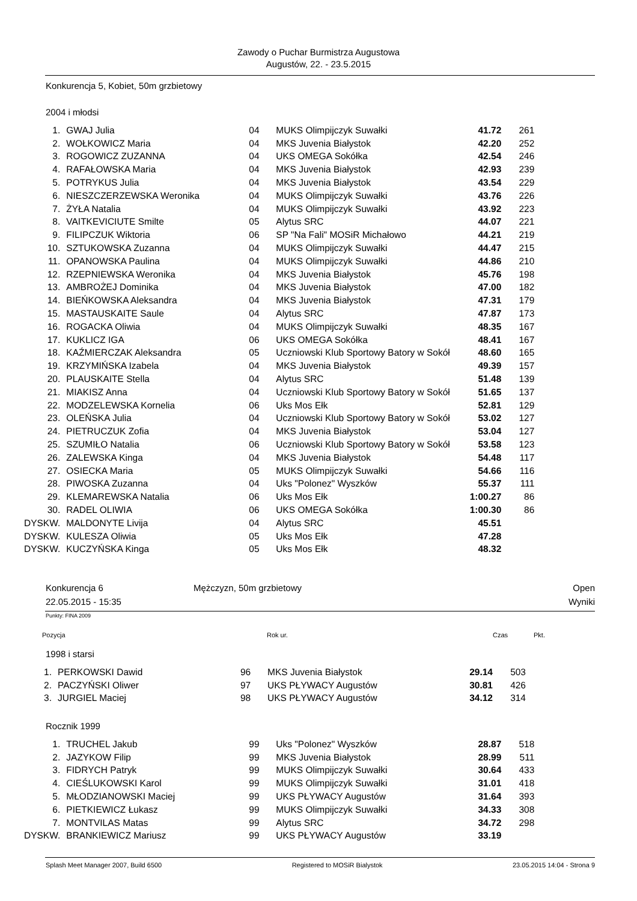Zawody o Puchar Burmistrza Augustowa
Augustów, 22. - 23.5.2015
Konkurencja 5, Kobiet, 50m grzbietowy
2004 i młodsi
| 1. | GWAJ Julia | 04 | MUKS Olimpijczyk Suwałki | 41.72 | 261 |
| 2. | WOŁKOWICZ Maria | 04 | MKS Juvenia Białystok | 42.20 | 252 |
| 3. | ROGOWICZ ZUZANNA | 04 | UKS OMEGA Sokółka | 42.54 | 246 |
| 4. | RAFAŁOWSKA Maria | 04 | MKS Juvenia Białystok | 42.93 | 239 |
| 5. | POTRYKUS Julia | 04 | MKS Juvenia Białystok | 43.54 | 229 |
| 6. | NIESZCZERZEWSKA Weronika | 04 | MUKS Olimpijczyk Suwałki | 43.76 | 226 |
| 7. | ŻYŁA Natalia | 04 | MUKS Olimpijczyk Suwałki | 43.92 | 223 |
| 8. | VAITKEVICIUTE Smilte | 05 | Alytus SRC | 44.07 | 221 |
| 9. | FILIPCZUK Wiktoria | 06 | SP "Na Fali" MOSiR Michałowo | 44.21 | 219 |
| 10. | SZTUKOWSKA Zuzanna | 04 | MUKS Olimpijczyk Suwałki | 44.47 | 215 |
| 11. | OPANOWSKA Paulina | 04 | MUKS Olimpijczyk Suwałki | 44.86 | 210 |
| 12. | RZEPNIEWSKA Weronika | 04 | MKS Juvenia Białystok | 45.76 | 198 |
| 13. | AMBROŻEJ Dominika | 04 | MKS Juvenia Białystok | 47.00 | 182 |
| 14. | BIEŃKOWSKA Aleksandra | 04 | MKS Juvenia Białystok | 47.31 | 179 |
| 15. | MASTAUSKAITE Saule | 04 | Alytus SRC | 47.87 | 173 |
| 16. | ROGACKA Oliwia | 04 | MUKS Olimpijczyk Suwałki | 48.35 | 167 |
| 17. | KUKLICZ IGA | 06 | UKS OMEGA Sokółka | 48.41 | 167 |
| 18. | KAŹMIERCZAK Aleksandra | 05 | Uczniowski Klub Sportowy Batory w Sokół | 48.60 | 165 |
| 19. | KRZYMIŃSKA Izabela | 04 | MKS Juvenia Białystok | 49.39 | 157 |
| 20. | PLAUSKAITE Stella | 04 | Alytus SRC | 51.48 | 139 |
| 21. | MIAKISZ Anna | 04 | Uczniowski Klub Sportowy Batory w Sokół | 51.65 | 137 |
| 22. | MODZELEWSKA Kornelia | 06 | Uks Mos Ełk | 52.81 | 129 |
| 23. | OLEŃSKA Julia | 04 | Uczniowski Klub Sportowy Batory w Sokół | 53.02 | 127 |
| 24. | PIETRUCZUK Zofia | 04 | MKS Juvenia Białystok | 53.04 | 127 |
| 25. | SZUMIŁO Natalia | 06 | Uczniowski Klub Sportowy Batory w Sokół | 53.58 | 123 |
| 26. | ZALEWSKA Kinga | 04 | MKS Juvenia Białystok | 54.48 | 117 |
| 27. | OSIECKA Maria | 05 | MUKS Olimpijczyk Suwałki | 54.66 | 116 |
| 28. | PIWOSKA Zuzanna | 04 | Uks "Polonez" Wyszków | 55.37 | 111 |
| 29. | KLEMAREWSKA Natalia | 06 | Uks Mos Ełk | 1:00.27 | 86 |
| 30. | RADEL OLIWIA | 06 | UKS OMEGA Sokółka | 1:00.30 | 86 |
| DYSKW. | MALDONYTE Livija | 04 | Alytus SRC | 45.51 | |
| DYSKW. | KULESZA Oliwia | 05 | Uks Mos Ełk | 47.28 | |
| DYSKW. | KUCZYŃSKA Kinga | 05 | Uks Mos Ełk | 48.32 | |
Konkurencja 6
22.05.2015 - 15:35
Mężczyzn, 50m grzbietowy Open
Wyniki
Punkty: FINA 2009
Pozycja Rok ur. Czas Pkt.
1998 i starsi
| 1. | PERKOWSKI Dawid | 96 | MKS Juvenia Białystok | 29.14 | 503 |
| 2. | PACZYŃSKI Oliwer | 97 | UKS PŁYWACY Augustów | 30.81 | 426 |
| 3. | JURGIEL Maciej | 98 | UKS PŁYWACY Augustów | 34.12 | 314 |
Rocznik 1999
| 1. | TRUCHEL Jakub | 99 | Uks "Polonez" Wyszków | 28.87 | 518 |
| 2. | JAZYKOW Filip | 99 | MKS Juvenia Białystok | 28.99 | 511 |
| 3. | FIDRYCH Patryk | 99 | MUKS Olimpijczyk Suwałki | 30.64 | 433 |
| 4. | CIEŚLUKOWSKI Karol | 99 | MUKS Olimpijczyk Suwałki | 31.01 | 418 |
| 5. | MŁODZIANOWSKI Maciej | 99 | UKS PŁYWACY Augustów | 31.64 | 393 |
| 6. | PIETKIEWICZ Łukasz | 99 | MUKS Olimpijczyk Suwałki | 34.33 | 308 |
| 7. | MONTVILAS Matas | 99 | Alytus SRC | 34.72 | 298 |
| DYSKW. | BRANKIEWICZ Mariusz | 99 | UKS PŁYWACY Augustów | 33.19 | |
Splash Meet Manager 2007, Build 6500 Registered to MOSiR Bialystok 23.05.2015 14:04 - Strona 9